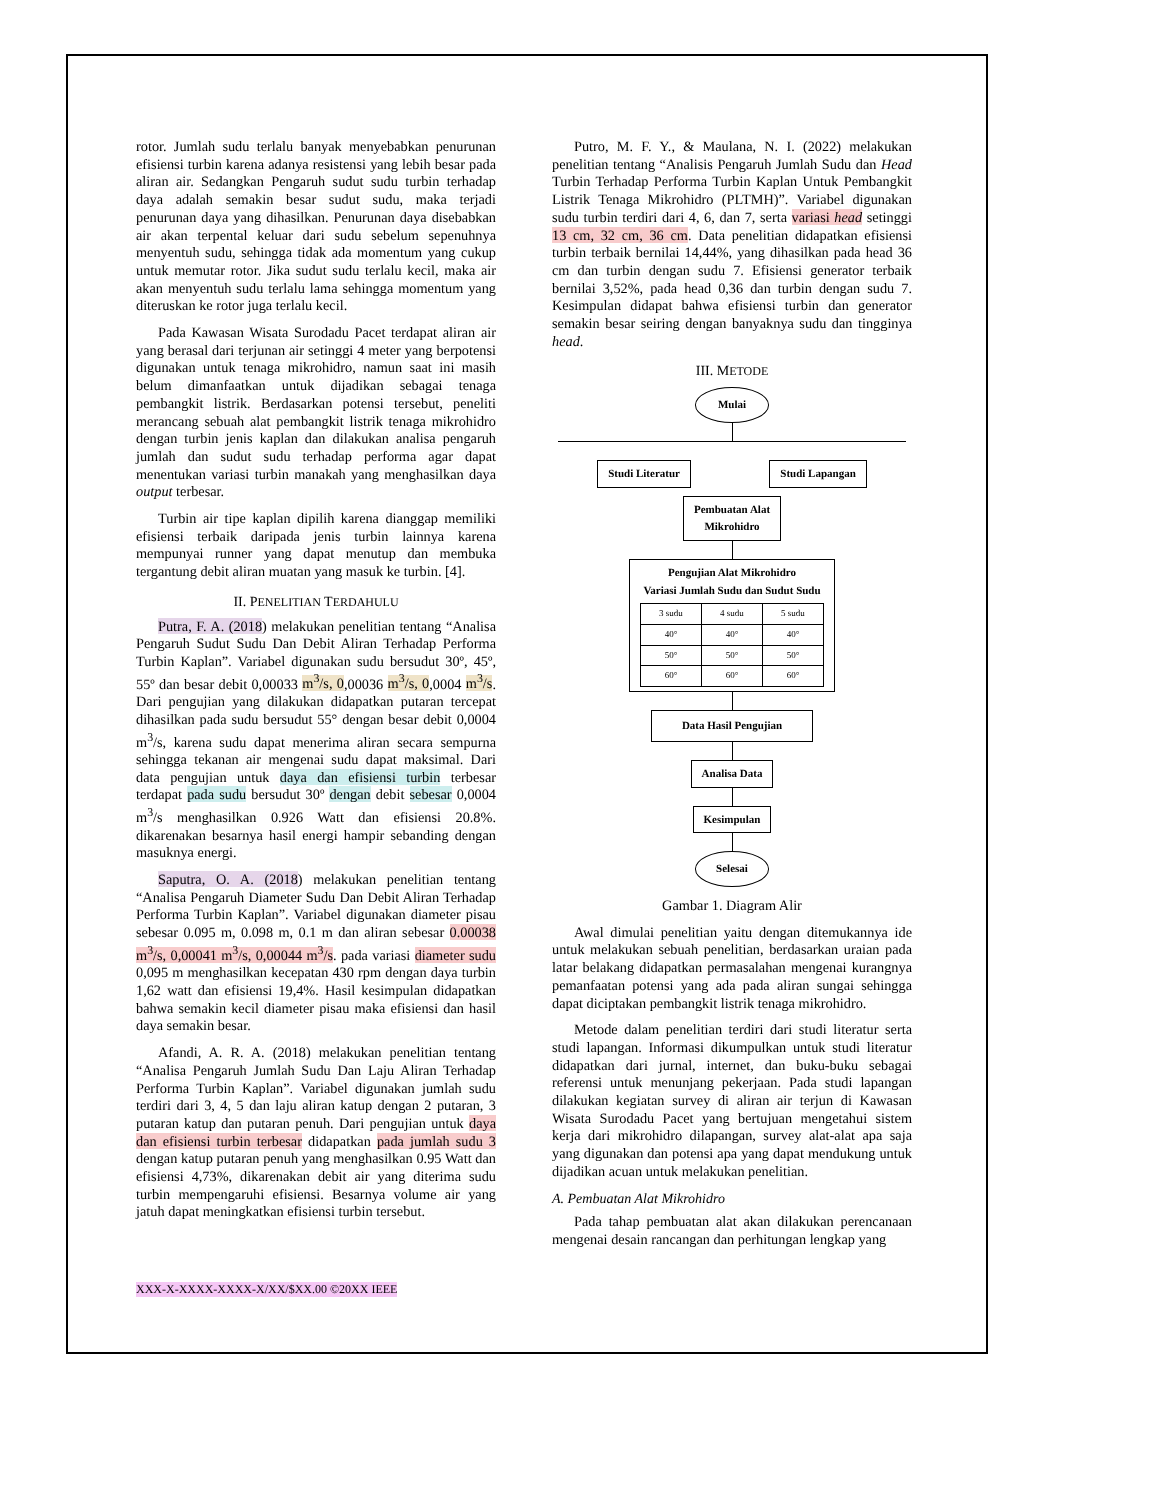rotor. Jumlah sudu terlalu banyak menyebabkan penurunan efisiensi turbin karena adanya resistensi yang lebih besar pada aliran air. Sedangkan Pengaruh sudut sudu turbin terhadap daya adalah semakin besar sudut sudu, maka terjadi penurunan daya yang dihasilkan. Penurunan daya disebabkan air akan terpental keluar dari sudu sebelum sepenuhnya menyentuh sudu, sehingga tidak ada momentum yang cukup untuk memutar rotor. Jika sudut sudu terlalu kecil, maka air akan menyentuh sudu terlalu lama sehingga momentum yang diteruskan ke rotor juga terlalu kecil.
Pada Kawasan Wisata Surodadu Pacet terdapat aliran air yang berasal dari terjunan air setinggi 4 meter yang berpotensi digunakan untuk tenaga mikrohidro, namun saat ini masih belum dimanfaatkan untuk dijadikan sebagai tenaga pembangkit listrik. Berdasarkan potensi tersebut, peneliti merancang sebuah alat pembangkit listrik tenaga mikrohidro dengan turbin jenis kaplan dan dilakukan analisa pengaruh jumlah dan sudut sudu terhadap performa agar dapat menentukan variasi turbin manakah yang menghasilkan daya output terbesar.
Turbin air tipe kaplan dipilih karena dianggap memiliki efisiensi terbaik daripada jenis turbin lainnya karena mempunyai runner yang dapat menutup dan membuka tergantung debit aliran muatan yang masuk ke turbin. [4].
II. PENELITIAN TERDAHULU
Putra, F. A. (2018) melakukan penelitian tentang “Analisa Pengaruh Sudut Sudu Dan Debit Aliran Terhadap Performa Turbin Kaplan”. Variabel digunakan sudu bersudut 30º, 45º, 55º dan besar debit 0,00033 m<sup>3</sup>/s, 0,00036 m<sup>3</sup>/s, 0,0004 m<sup>3</sup>/s. Dari pengujian yang dilakukan didapatkan putaran tercepat dihasilkan pada sudu bersudut 55° dengan besar debit 0,0004 m<sup>3</sup>/s, karena sudu dapat menerima aliran secara sempurna sehingga tekanan air mengenai sudu dapat maksimal. Dari data pengujian untuk daya dan efisiensi turbin terbesar terdapat pada sudu bersudut 30º dengan debit sebesar 0,0004 m<sup>3</sup>/s menghasilkan 0.926 Watt dan efisiensi 20.8%. dikarenakan besarnya hasil energi hampir sebanding dengan masuknya energi.
Saputra, O. A. (2018) melakukan penelitian tentang “Analisa Pengaruh Diameter Sudu Dan Debit Aliran Terhadap Performa Turbin Kaplan”. Variabel digunakan diameter pisau sebesar 0.095 m, 0.098 m, 0.1 m dan aliran sebesar 0.00038 m<sup>3</sup>/s, 0,00041 m<sup>3</sup>/s, 0,00044 m<sup>3</sup>/s. pada variasi diameter sudu 0,095 m menghasilkan kecepatan 430 rpm dengan daya turbin 1,62 watt dan efisiensi 19,4%. Hasil kesimpulan didapatkan bahwa semakin kecil diameter pisau maka efisiensi dan hasil daya semakin besar.
Afandi, A. R. A. (2018) melakukan penelitian tentang “Analisa Pengaruh Jumlah Sudu Dan Laju Aliran Terhadap Performa Turbin Kaplan”. Variabel digunakan jumlah sudu terdiri dari 3, 4, 5 dan laju aliran katup dengan 2 putaran, 3 putaran katup dan putaran penuh. Dari pengujian untuk daya dan efisiensi turbin terbesar didapatkan pada jumlah sudu 3 dengan katup putaran penuh yang menghasilkan 0.95 Watt dan efisiensi 4,73%, dikarenakan debit air yang diterima sudu turbin mempengaruhi efisiensi. Besarnya volume air yang jatuh dapat meningkatkan efisiensi turbin tersebut.
Putro, M. F. Y., & Maulana, N. I. (2022) melakukan penelitian tentang “Analisis Pengaruh Jumlah Sudu dan Head Turbin Terhadap Performa Turbin Kaplan Untuk Pembangkit Listrik Tenaga Mikrohidro (PLTMH)”. Variabel digunakan sudu turbin terdiri dari 4, 6, dan 7, serta variasi head setinggi 13 cm, 32 cm, 36 cm. Data penelitian didapatkan efisiensi turbin terbaik bernilai 14,44%, yang dihasilkan pada head 36 cm dan turbin dengan sudu 7. Efisiensi generator terbaik bernilai 3,52%, pada head 0,36 dan turbin dengan sudu 7. Kesimpulan didapat bahwa efisiensi turbin dan generator semakin besar seiring dengan banyaknya sudu dan tingginya head.
III. METODE
Mulai
Studi Literatur Studi Lapangan
Pembuatan Alat
Mikrohidro
Pengujian Alat Mikrohidro
Variasi Jumlah Sudu dan Sudut Sudu
| 3 sudu | 4 sudu | 5 sudu |
| --- | --- | --- |
| 40° | 40° | 40° |
| 50° | 50° | 50° |
| 60° | 60° | 60° |
Data Hasil Pengujian Analisa Data Kesimpulan
Selesai
Gambar 1. Diagram Alir
Awal dimulai penelitian yaitu dengan ditemukannya ide untuk melakukan sebuah penelitian, berdasarkan uraian pada latar belakang didapatkan permasalahan mengenai kurangnya pemanfaatan potensi yang ada pada aliran sungai sehingga dapat diciptakan pembangkit listrik tenaga mikrohidro.
Metode dalam penelitian terdiri dari studi literatur serta studi lapangan. Informasi dikumpulkan untuk studi literatur didapatkan dari jurnal, internet, dan buku-buku sebagai referensi untuk menunjang pekerjaan. Pada studi lapangan dilakukan kegiatan survey di aliran air terjun di Kawasan Wisata Surodadu Pacet yang bertujuan mengetahui sistem kerja dari mikrohidro dilapangan, survey alat-alat apa saja yang digunakan dan potensi apa yang dapat mendukung untuk dijadikan acuan untuk melakukan penelitian.
A. Pembuatan Alat Mikrohidro
Pada tahap pembuatan alat akan dilakukan perencanaan mengenai desain rancangan dan perhitungan lengkap yang
XXX-X-XXXX-XXXX-X/XX/$XX.00 ©20XX IEEE